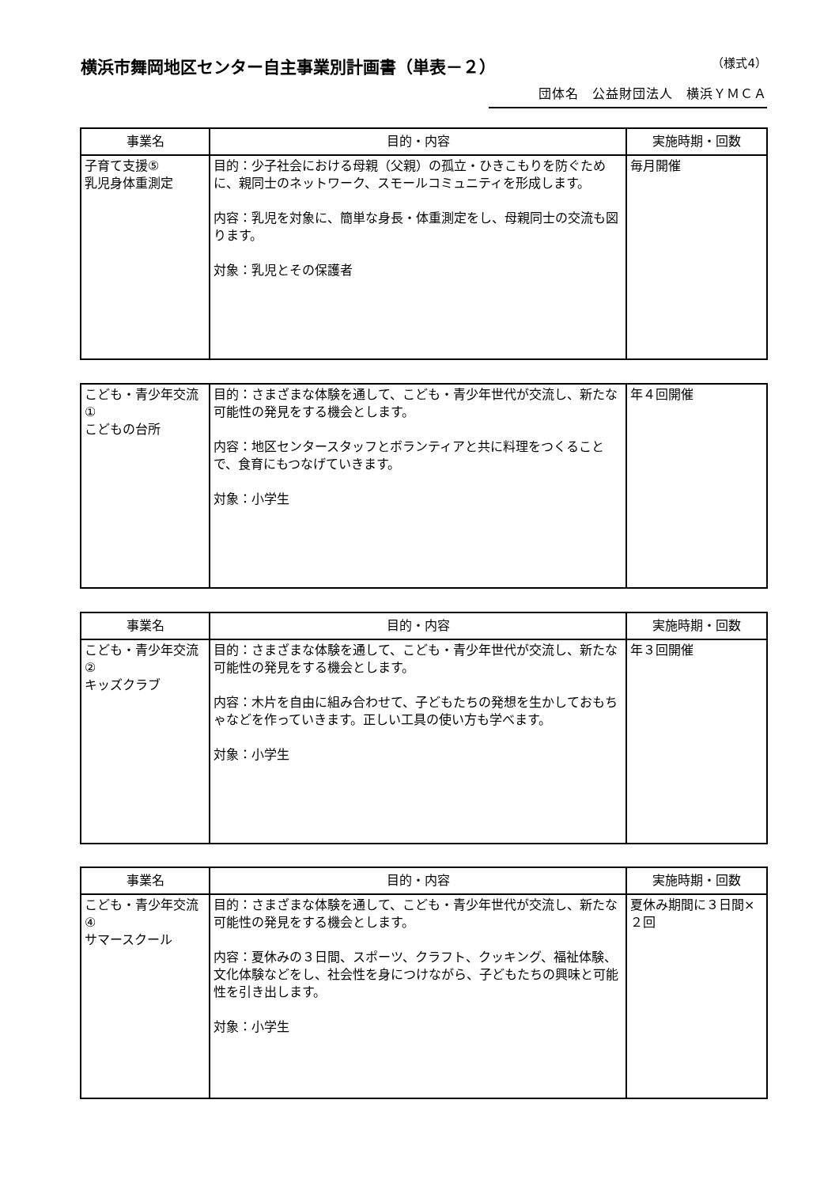横浜市舞岡地区センター自主事業別計画書（単表－２） （様式4）
団体名　公益財団法人　横浜ＹＭＣＡ
| 事業名 | 目的・内容 | 実施時期・回数 |
| --- | --- | --- |
| 子育て支援⑤ 乳児身体重測定 | 目的：少子社会における母親（父親）の孤立・ひきこもりを防ぐために、親同士のネットワーク、スモールコミュニティを形成します。 内容：乳児を対象に、簡単な身長・体重測定をし、母親同士の交流も図ります。 対象：乳児とその保護者 | 毎月開催 |
| こども・青少年交流① こどもの台所 | 目的：さまざまな体験を通して、こども・青少年世代が交流し、新たな可能性の発見をする機会とします。 内容：地区センタースタッフとボランティアと共に料理をつくることで、食育にもつなげていきます。 対象：小学生 | 年４回開催 |
| 事業名 | 目的・内容 | 実施時期・回数 |
| --- | --- | --- |
| こども・青少年交流② キッズクラブ | 目的：さまざまな体験を通して、こども・青少年世代が交流し、新たな可能性の発見をする機会とします。 内容：木片を自由に組み合わせて、子どもたちの発想を生かしておもちゃなどを作っていきます。正しい工具の使い方も学べます。 対象：小学生 | 年３回開催 |
| 事業名 | 目的・内容 | 実施時期・回数 |
| --- | --- | --- |
| こども・青少年交流④ サマースクール | 目的：さまざまな体験を通して、こども・青少年世代が交流し、新たな可能性の発見をする機会とします。 内容：夏休みの３日間、スポーツ、クラフト、クッキング、福祉体験、文化体験などをし、社会性を身につけながら、子どもたちの興味と可能性を引き出します。 対象：小学生 | 夏休み期間に３日間×２回 |